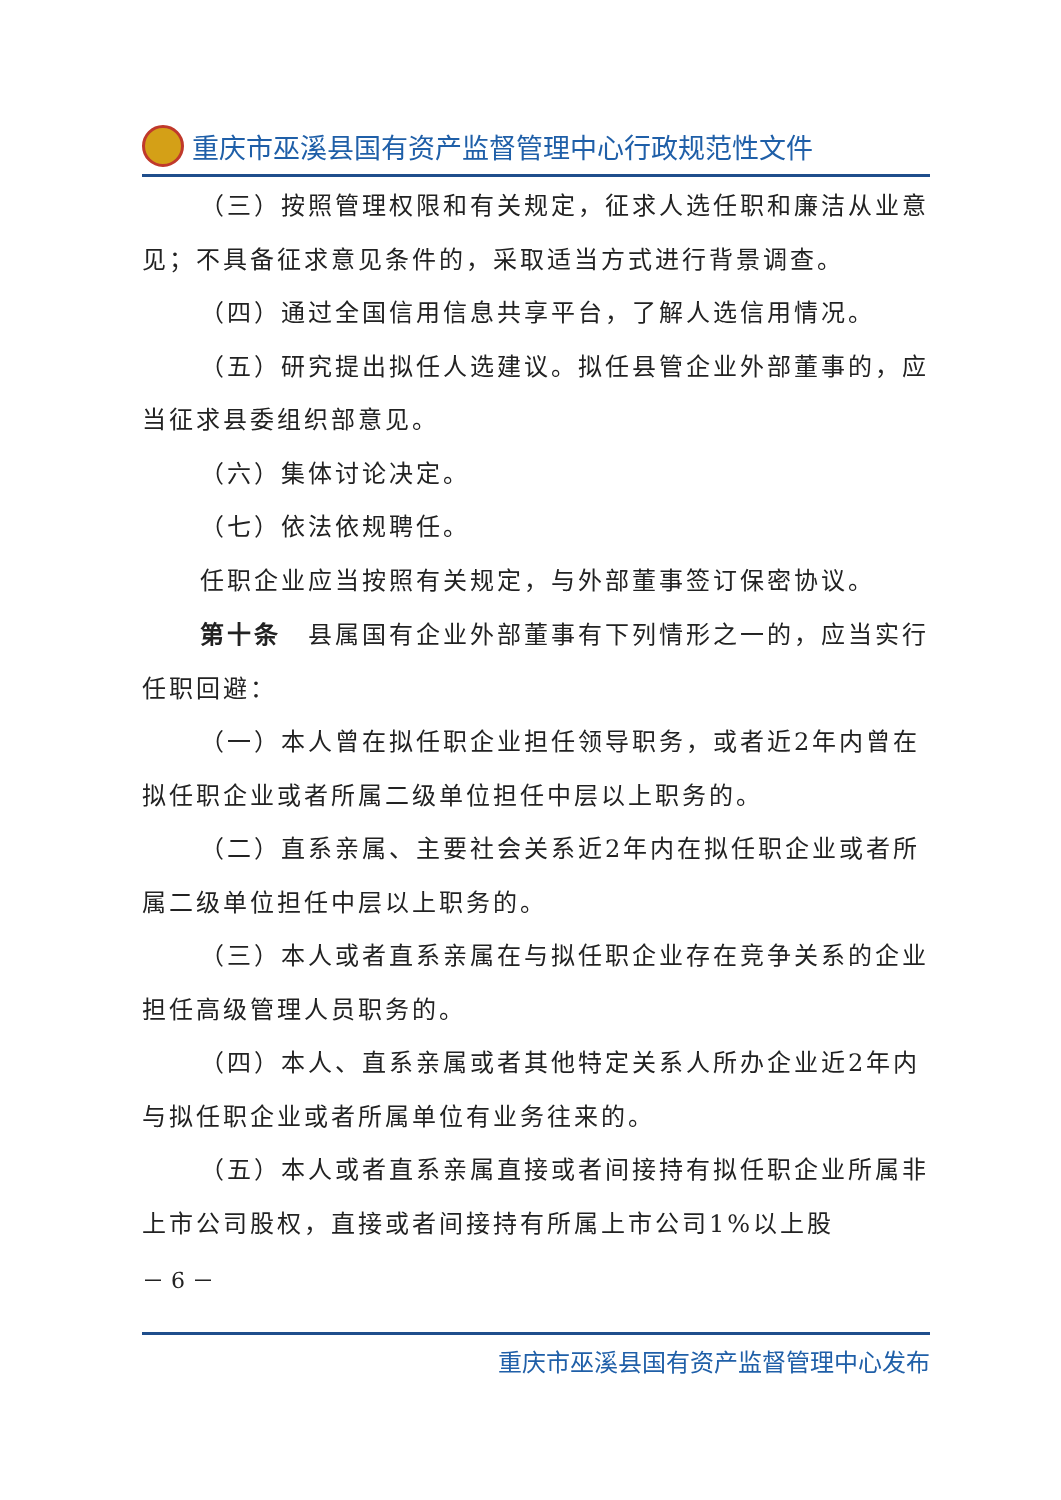重庆市巫溪县国有资产监督管理中心行政规范性文件
（三）按照管理权限和有关规定，征求人选任职和廉洁从业意见；不具备征求意见条件的，采取适当方式进行背景调查。
（四）通过全国信用信息共享平台，了解人选信用情况。
（五）研究提出拟任人选建议。拟任县管企业外部董事的，应当征求县委组织部意见。
（六）集体讨论决定。
（七）依法依规聘任。
任职企业应当按照有关规定，与外部董事签订保密协议。
第十条　县属国有企业外部董事有下列情形之一的，应当实行任职回避：
（一）本人曾在拟任职企业担任领导职务，或者近2年内曾在拟任职企业或者所属二级单位担任中层以上职务的。
（二）直系亲属、主要社会关系近2年内在拟任职企业或者所属二级单位担任中层以上职务的。
（三）本人或者直系亲属在与拟任职企业存在竞争关系的企业担任高级管理人员职务的。
（四）本人、直系亲属或者其他特定关系人所办企业近2年内与拟任职企业或者所属单位有业务往来的。
（五）本人或者直系亲属直接或者间接持有拟任职企业所属非上市公司股权，直接或者间接持有所属上市公司1%以上股
－ 6 －
重庆市巫溪县国有资产监督管理中心发布